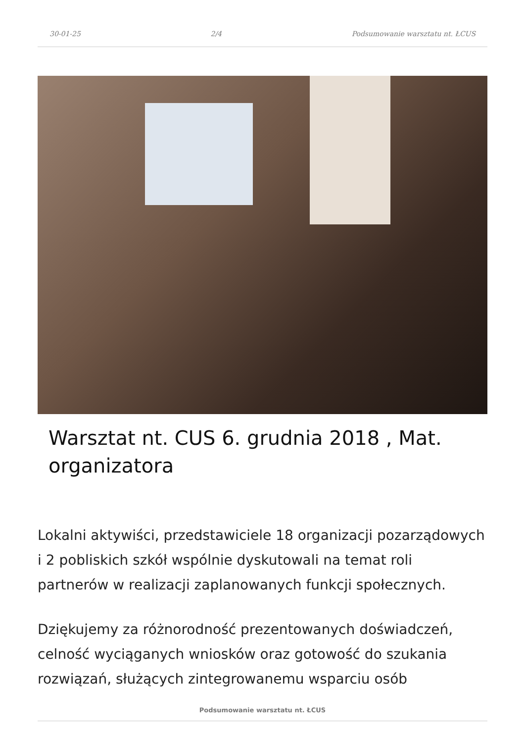30-01-25 2/4 Podsumowanie warsztatu nt. ŁCUS
Warsztat nt. CUS 6. grudnia 2018 , Mat. organizatora
Lokalni aktywiści, przedstawiciele 18 organizacji pozarządowych i 2 pobliskich szkół wspólnie dyskutowali na temat roli partnerów w realizacji zaplanowanych funkcji społecznych.
Dziękujemy za różnorodność prezentowanych doświadczeń, celność wyciąganych wniosków oraz gotowość do szukania rozwiązań, służących zintegrowanemu wsparciu osób
Podsumowanie warsztatu nt. ŁCUS